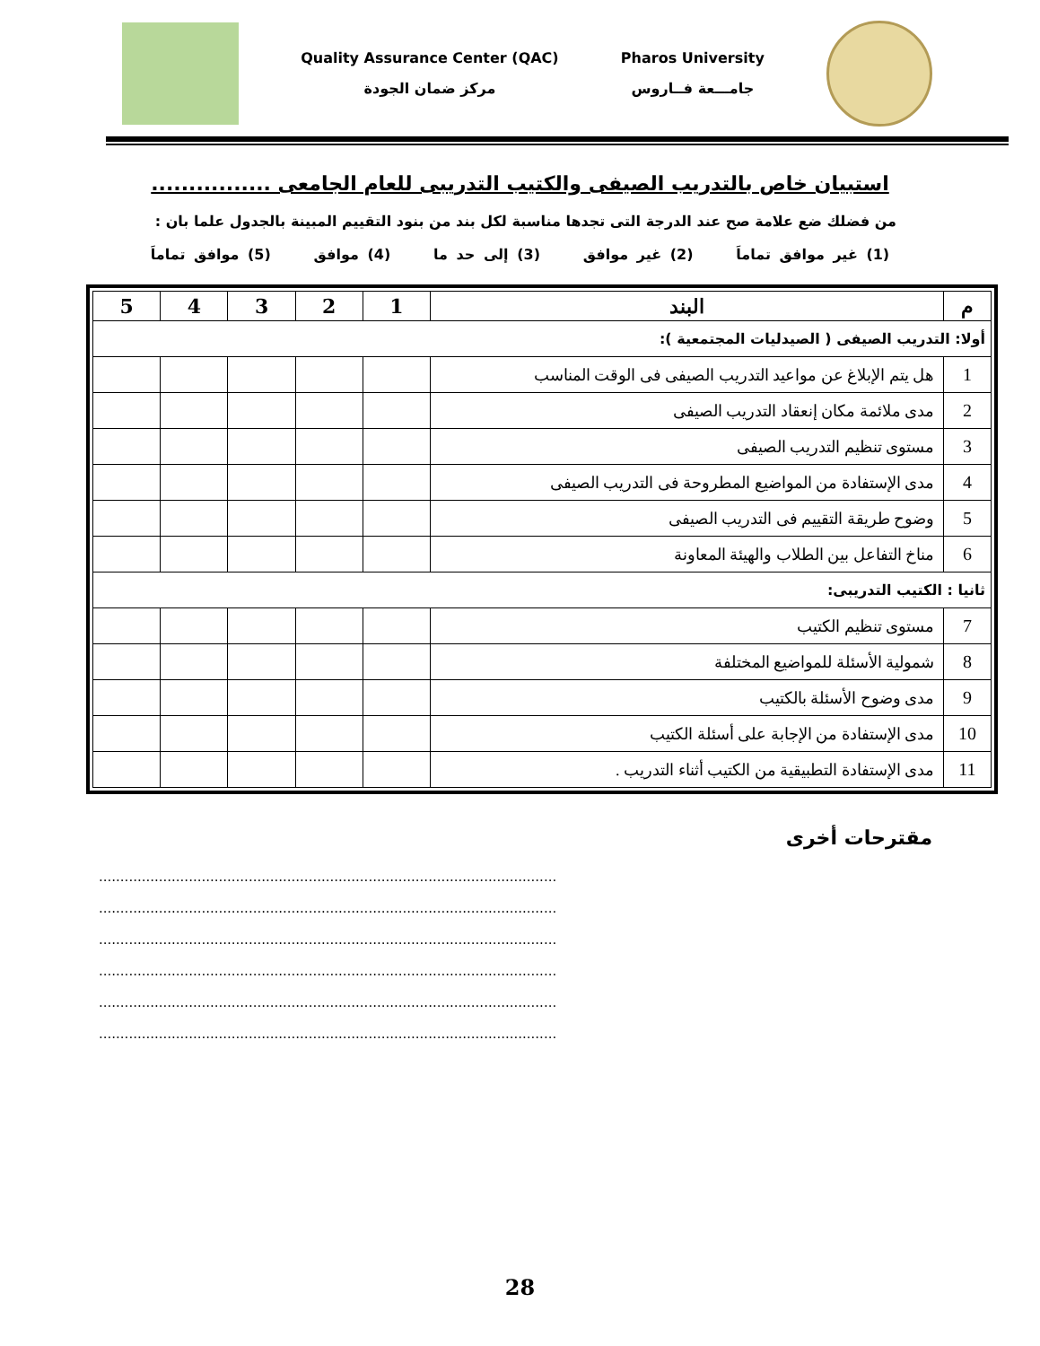Quality Assurance Center (QAC)
مركز ضمان الجودة
Pharos University
جامـــعة فــاروس
استبيان خاص بالتدريب الصيفى والكتيب التدريبى للعام الجامعى ................
من فضلك ضع علامة صح عند الدرجة التى تجدها مناسبة لكل بند من بنود التقييم المبينة بالجدول علما بان :
(1) غير موافق تماماَ (2) غير موافق (3) إلى حد ما (4) موافق (5) موافق تماماَ
| م | البند | 1 | 2 | 3 | 4 | 5 |
| --- | --- | --- | --- | --- | --- | --- |
| أولا: التدريب الصيفى ( الصيدليات المجتمعية ): | | | | | | |
| 1 | هل يتم الإبلاغ عن مواعيد التدريب الصيفى فى الوقت المناسب | | | | | |
| 2 | مدى ملائمة مكان إنعقاد التدريب الصيفى | | | | | |
| 3 | مستوى تنظيم التدريب الصيفى | | | | | |
| 4 | مدى الإستفادة من المواضيع المطروحة فى التدريب الصيفى | | | | | |
| 5 | وضوح طريقة التقييم فى التدريب الصيفى | | | | | |
| 6 | مناخ التفاعل بين الطلاب والهيئة المعاونة | | | | | |
| ثانيا : الكتيب التدريبى: | | | | | | |
| 7 | مستوى تنظيم الكتيب | | | | | |
| 8 | شمولية الأسئلة للمواضيع المختلفة | | | | | |
| 9 | مدى وضوح الأسئلة بالكتيب | | | | | |
| 10 | مدى الإستفادة من الإجابة على أسئلة الكتيب | | | | | |
| 11 | مدى الإستفادة التطبيقية من الكتيب أثناء التدريب . | | | | | |
مقترحات أخرى
...........................................................................................................
...........................................................................................................
...........................................................................................................
...........................................................................................................
...........................................................................................................
...........................................................................................................
28